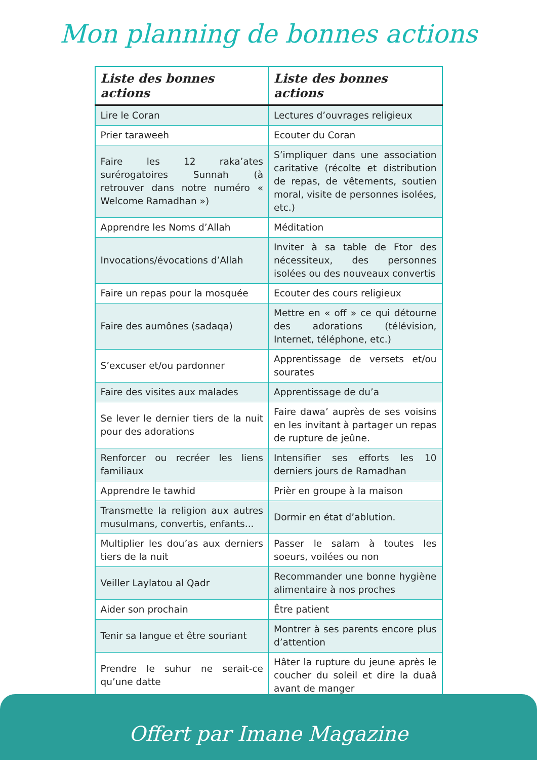Mon planning de bonnes actions
| Liste des bonnes actions | Liste des bonnes actions |
| --- | --- |
| Lire le Coran | Lectures d’ouvrages religieux |
| Prier taraweeh | Ecouter du Coran |
| Faire les 12 raka’ates surérogatoires Sunnah (à retrouver dans notre numéro « Welcome Ramadhan ») | S’impliquer dans une association caritative (récolte et distribution de repas, de vêtements, soutien moral, visite de personnes isolées, etc.) |
| Apprendre les Noms d’Allah | Méditation |
| Invocations/évocations d’Allah | Inviter à sa table de Ftor des nécessiteux, des personnes isolées ou des nouveaux convertis |
| Faire un repas pour la mosquée | Ecouter des cours religieux |
| Faire des aumônes (sadaqa) | Mettre en « off » ce qui détourne des adorations (télévision, Internet, téléphone, etc.) |
| S’excuser et/ou pardonner | Apprentissage de versets et/ou sourates |
| Faire des visites aux malades | Apprentissage de du’a |
| Se lever le dernier tiers de la nuit pour des adorations | Faire dawa’ auprès de ses voisins en les invitant à partager un repas de rupture de jeûne. |
| Renforcer ou recréer les liens familiaux | Intensifier ses efforts les 10 derniers jours de Ramadhan |
| Apprendre le tawhid | Prièr en groupe à la maison |
| Transmette la religion aux autres musulmans, convertis, enfants... | Dormir en état d’ablution. |
| Multiplier les dou’as aux derniers tiers de la nuit | Passer le salam à toutes les soeurs, voilées ou non |
| Veiller Laylatou al Qadr | Recommander une bonne hygiène alimentaire à nos proches |
| Aider son prochain | Être patient |
| Tenir sa langue et être souriant | Montrer à ses parents encore plus d’attention |
| Prendre le suhur ne serait-ce qu’une datte | Hâter la rupture du jeune après le coucher du soleil et dire la duaâ avant de manger |
Offert par Imane Magazine